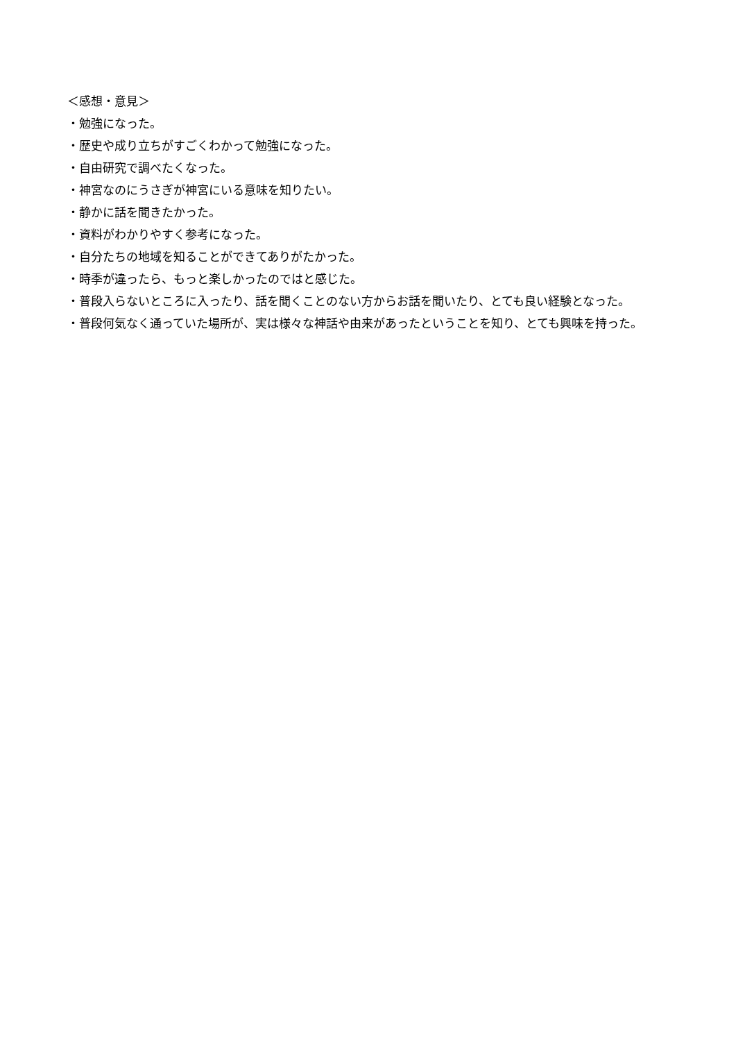＜感想・意見＞
・勉強になった。
・歴史や成り立ちがすごくわかって勉強になった。
・自由研究で調べたくなった。
・神宮なのにうさぎが神宮にいる意味を知りたい。
・静かに話を聞きたかった。
・資料がわかりやすく参考になった。
・自分たちの地域を知ることができてありがたかった。
・時季が違ったら、もっと楽しかったのではと感じた。
・普段入らないところに入ったり、話を聞くことのない方からお話を聞いたり、とても良い経験となった。
・普段何気なく通っていた場所が、実は様々な神話や由来があったということを知り、とても興味を持った。